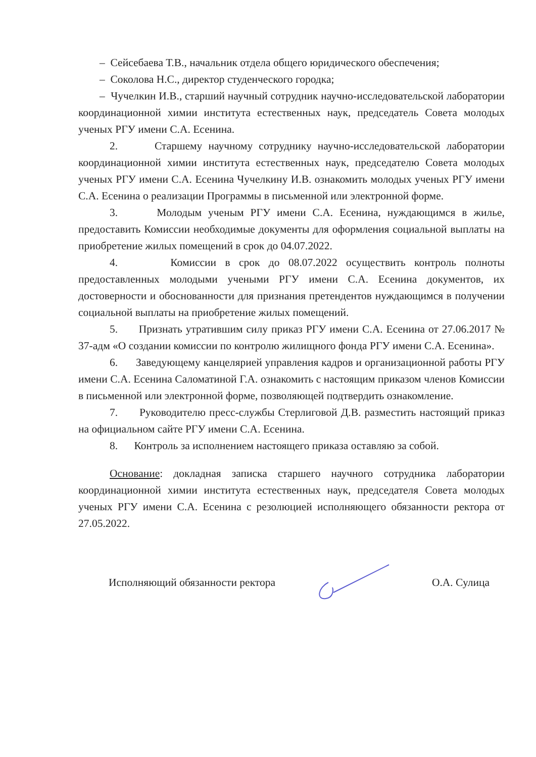– Сейсебаева Т.В., начальник отдела общего юридического обеспечения;
– Соколова Н.С., директор студенческого городка;
– Чучелкин И.В., старший научный сотрудник научно-исследовательской лаборатории координационной химии института естественных наук, председатель Совета молодых ученых РГУ имени С.А. Есенина.
2. Старшему научному сотруднику научно-исследовательской лаборатории координационной химии института естественных наук, председателю Совета молодых ученых РГУ имени С.А. Есенина Чучелкину И.В. ознакомить молодых ученых РГУ имени С.А. Есенина о реализации Программы в письменной или электронной форме.
3. Молодым ученым РГУ имени С.А. Есенина, нуждающимся в жилье, предоставить Комиссии необходимые документы для оформления социальной выплаты на приобретение жилых помещений в срок до 04.07.2022.
4. Комиссии в срок до 08.07.2022 осуществить контроль полноты предоставленных молодыми учеными РГУ имени С.А. Есенина документов, их достоверности и обоснованности для признания претендентов нуждающимся в получении социальной выплаты на приобретение жилых помещений.
5. Признать утратившим силу приказ РГУ имени С.А. Есенина от 27.06.2017 № 37-адм «О создании комиссии по контролю жилищного фонда РГУ имени С.А. Есенина».
6. Заведующему канцелярией управления кадров и организационной работы РГУ имени С.А. Есенина Саломатиной Г.А. ознакомить с настоящим приказом членов Комиссии в письменной или электронной форме, позволяющей подтвердить ознакомление.
7. Руководителю пресс-службы Стерлиговой Д.В. разместить настоящий приказ на официальном сайте РГУ имени С.А. Есенина.
8. Контроль за исполнением настоящего приказа оставляю за собой.
Основание: докладная записка старшего научного сотрудника лаборатории координационной химии института естественных наук, председателя Совета молодых ученых РГУ имени С.А. Есенина с резолюцией исполняющего обязанности ректора от 27.05.2022.
Исполняющий обязанности ректора О.А. Сулица